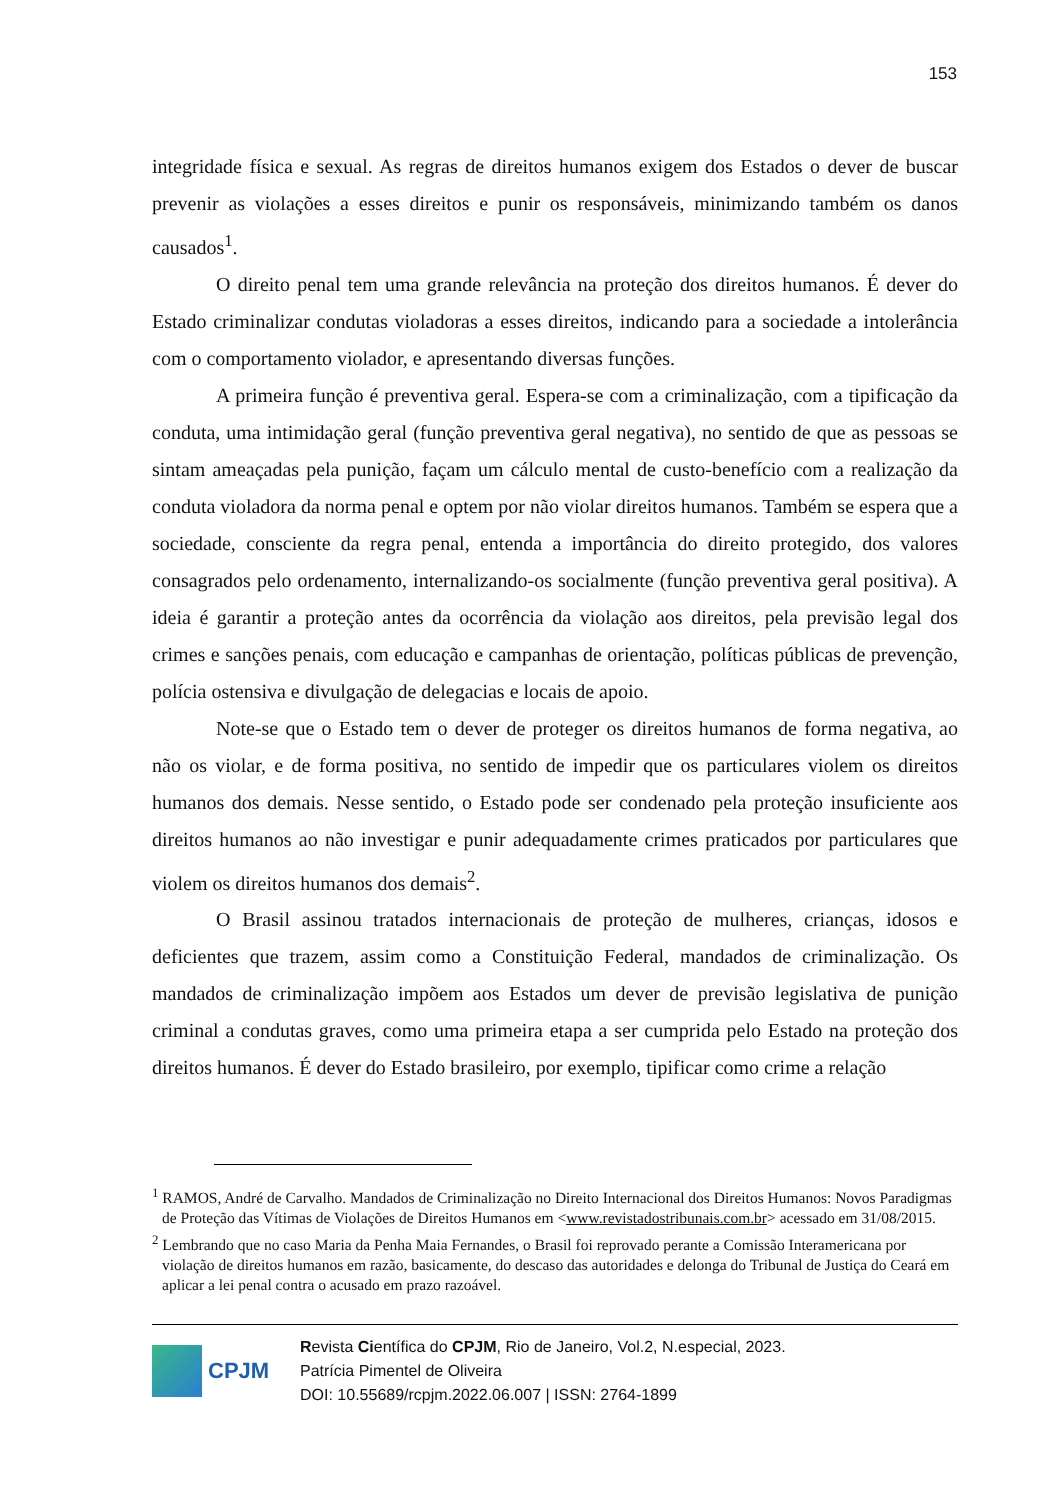153
integridade física e sexual. As regras de direitos humanos exigem dos Estados o dever de buscar prevenir as violações a esses direitos e punir os responsáveis, minimizando também os danos causados<sup>1</sup>.
O direito penal tem uma grande relevância na proteção dos direitos humanos. É dever do Estado criminalizar condutas violadoras a esses direitos, indicando para a sociedade a intolerância com o comportamento violador, e apresentando diversas funções.
A primeira função é preventiva geral. Espera-se com a criminalização, com a tipificação da conduta, uma intimidação geral (função preventiva geral negativa), no sentido de que as pessoas se sintam ameaçadas pela punição, façam um cálculo mental de custo-benefício com a realização da conduta violadora da norma penal e optem por não violar direitos humanos. Também se espera que a sociedade, consciente da regra penal, entenda a importância do direito protegido, dos valores consagrados pelo ordenamento, internalizando-os socialmente (função preventiva geral positiva). A ideia é garantir a proteção antes da ocorrência da violação aos direitos, pela previsão legal dos crimes e sanções penais, com educação e campanhas de orientação, políticas públicas de prevenção, polícia ostensiva e divulgação de delegacias e locais de apoio.
Note-se que o Estado tem o dever de proteger os direitos humanos de forma negativa, ao não os violar, e de forma positiva, no sentido de impedir que os particulares violem os direitos humanos dos demais. Nesse sentido, o Estado pode ser condenado pela proteção insuficiente aos direitos humanos ao não investigar e punir adequadamente crimes praticados por particulares que violem os direitos humanos dos demais<sup>2</sup>.
O Brasil assinou tratados internacionais de proteção de mulheres, crianças, idosos e deficientes que trazem, assim como a Constituição Federal, mandados de criminalização. Os mandados de criminalização impõem aos Estados um dever de previsão legislativa de punição criminal a condutas graves, como uma primeira etapa a ser cumprida pelo Estado na proteção dos direitos humanos. É dever do Estado brasileiro, por exemplo, tipificar como crime a relação
<sup>1</sup> RAMOS, André de Carvalho. Mandados de Criminalização no Direito Internacional dos Direitos Humanos: Novos Paradigmas de Proteção das Vítimas de Violações de Direitos Humanos em <www.revistadostribunais.com.br> acessado em 31/08/2015.
<sup>2</sup> Lembrando que no caso Maria da Penha Maia Fernandes, o Brasil foi reprovado perante a Comissão Interamericana por violação de direitos humanos em razão, basicamente, do descaso das autoridades e delonga do Tribunal de Justiça do Ceará em aplicar a lei penal contra o acusado em prazo razoável.
CPJM
Revista Científica do CPJM, Rio de Janeiro, Vol.2, N.especial, 2023.
Patrícia Pimentel de Oliveira
DOI: 10.55689/rcpjm.2022.06.007 | ISSN: 2764-1899